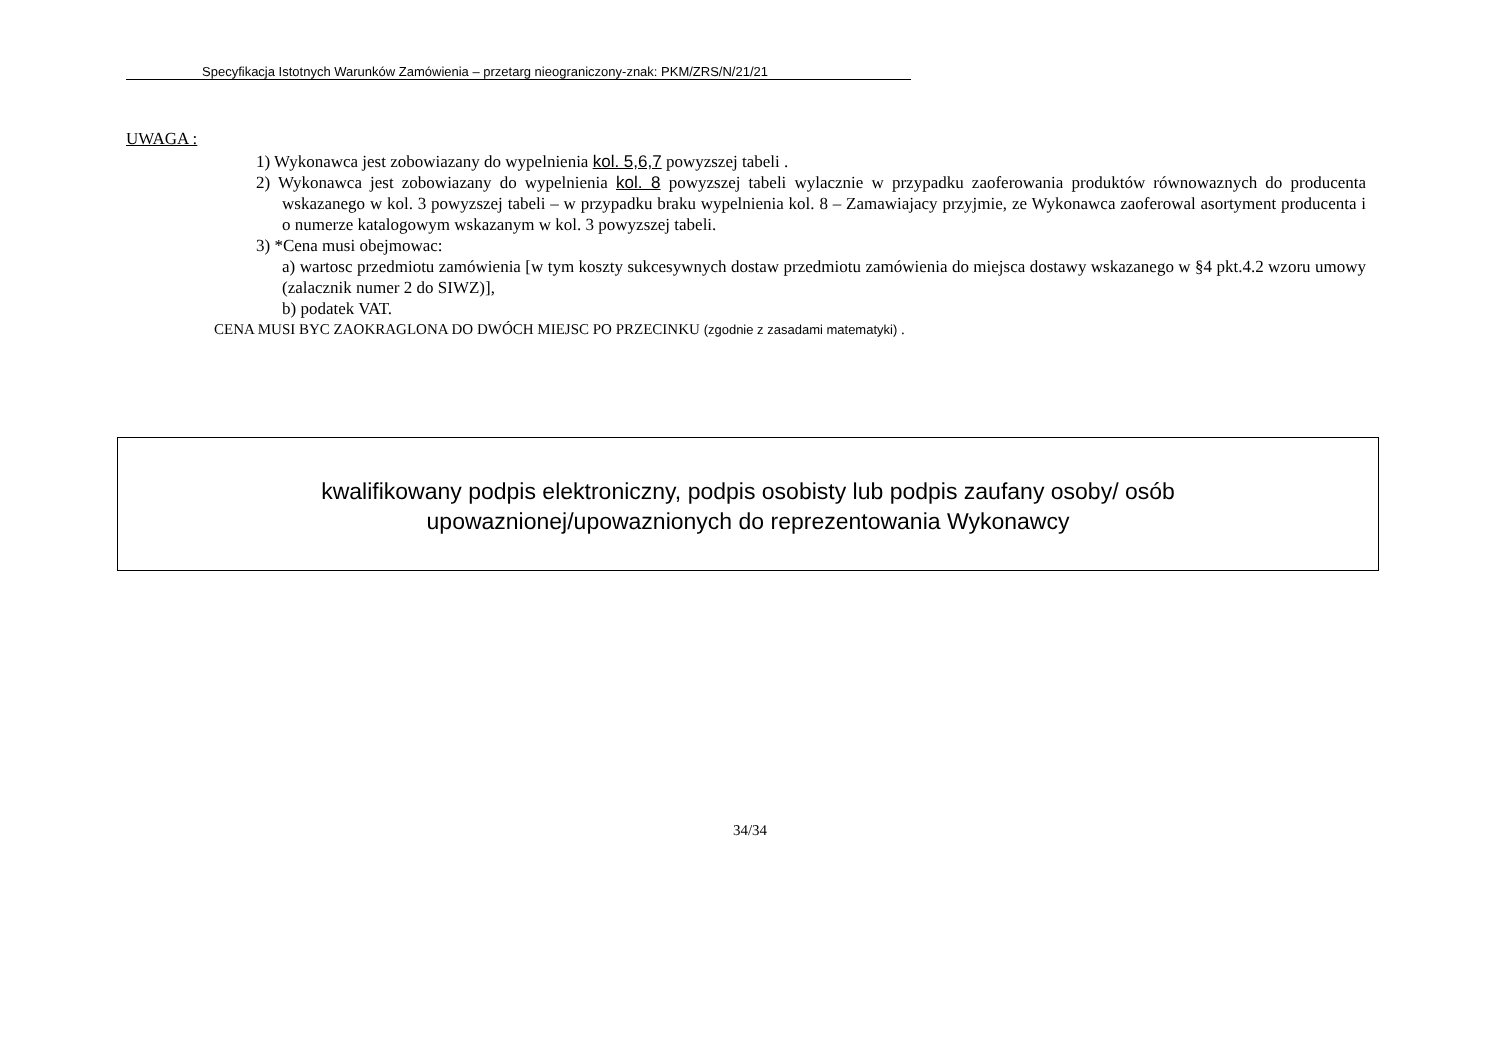Specyfikacja Istotnych Warunków Zamówienia – przetarg nieograniczony-znak: PKM/ZRS/N/21/21
UWAGA :
1) Wykonawca jest zobowiazany do wypelnienia kol. 5,6,7 powyzszej tabeli .
2) Wykonawca jest zobowiazany do wypelnienia kol. 8 powyzszej tabeli wylacznie w przypadku zaoferowania produktów równowaznych do producenta wskazanego w kol. 3 powyzszej tabeli – w przypadku braku wypelnienia kol. 8 – Zamawiajacy przyjmie, ze Wykonawca zaoferowal asortyment producenta i o numerze katalogowym wskazanym w kol. 3 powyzszej tabeli.
3) *Cena musi obejmowac:
a) wartosc przedmiotu zamówienia [w tym koszty sukcesywnych dostaw przedmiotu zamówienia do miejsca dostawy wskazanego w §4 pkt.4.2 wzoru umowy (zalacznik numer 2 do SIWZ)],
b) podatek VAT.
CENA MUSI BYC ZAOKRAGLONA DO DWÓCH MIEJSC PO PRZECINKU (zgodnie z zasadami matematyki) .
kwalifikowany podpis elektroniczny, podpis osobisty lub podpis zaufany osoby/ osób
upowaznionej/upowaznionych do reprezentowania Wykonawcy
34/34